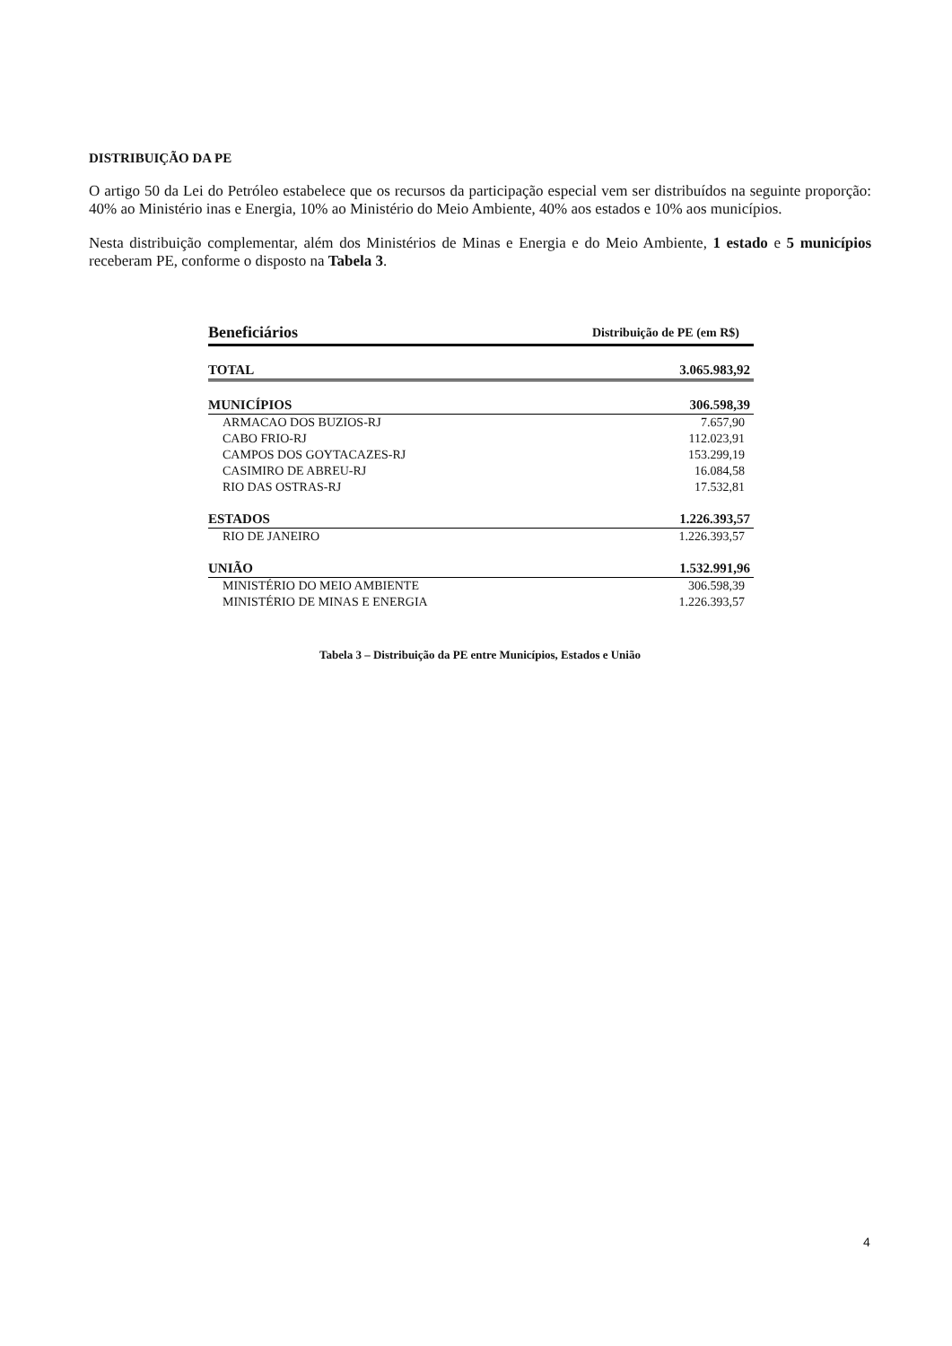DISTRIBUIÇÃO DA PE
O artigo 50 da Lei do Petróleo estabelece que os recursos da participação especial vem ser distribuídos na seguinte proporção: 40% ao Ministério inas e Energia, 10% ao Ministério do Meio Ambiente, 40% aos estados e 10% aos municípios.
Nesta distribuição complementar, além dos Ministérios de Minas e Energia e do Meio Ambiente, 1 estado e 5 municípios receberam PE, conforme o disposto na Tabela 3.
| Beneficiários | Distribuição de PE (em R$) |
| --- | --- |
| TOTAL | 3.065.983,92 |
| MUNICÍPIOS | 306.598,39 |
| ARMACAO DOS BUZIOS-RJ | 7.657,90 |
| CABO FRIO-RJ | 112.023,91 |
| CAMPOS DOS GOYTACAZES-RJ | 153.299,19 |
| CASIMIRO DE ABREU-RJ | 16.084,58 |
| RIO DAS OSTRAS-RJ | 17.532,81 |
| ESTADOS | 1.226.393,57 |
| RIO DE JANEIRO | 1.226.393,57 |
| UNIÃO | 1.532.991,96 |
| MINISTÉRIO DO MEIO AMBIENTE | 306.598,39 |
| MINISTÉRIO DE MINAS E ENERGIA | 1.226.393,57 |
Tabela 3 – Distribuição da PE entre Municípios, Estados e União
4